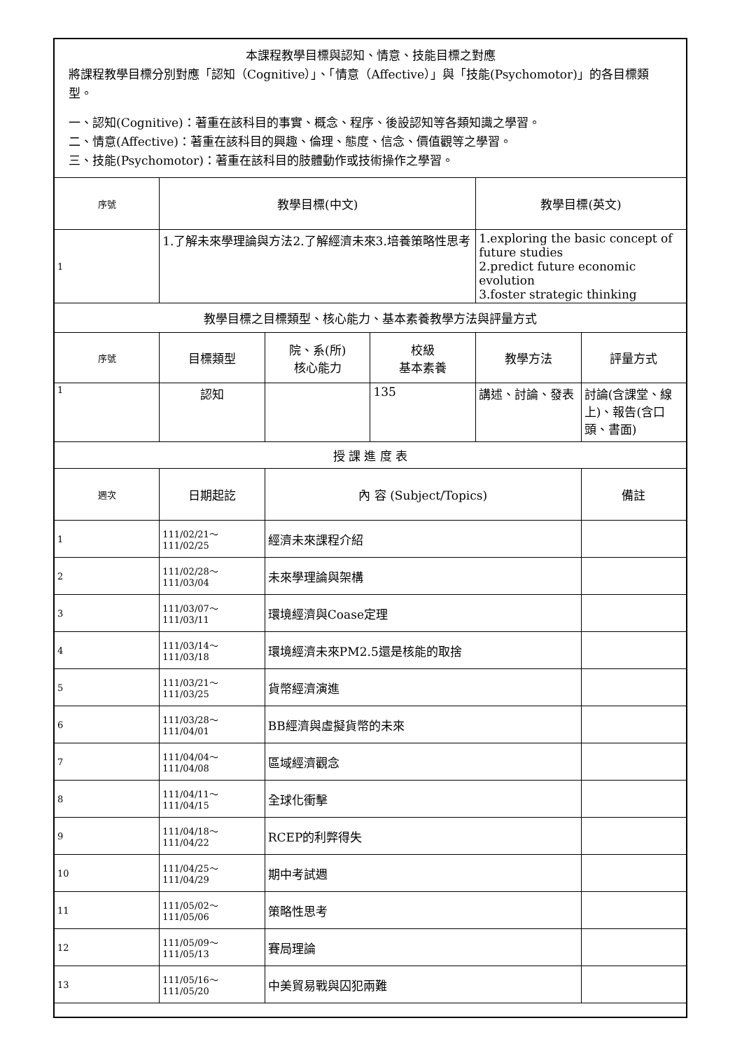| 本課程教學目標與認知、情意、技能目標之對應 將課程教學目標分別對應「認知（Cognitive）」、「情意（Affective）」與「技能(Psychomotor)」的各目標類型。 一、認知(Cognitive)：著重在該科目的事實、概念、程序、後設認知等各類知識之學習。 二、情意(Affective)：著重在該科目的興趣、倫理、態度、信念、價值觀等之學習。 三、技能(Psychomotor)：著重在該科目的肢體動作或技術操作之學習。 | | | | | |
| 序號 | 教學目標(中文) | | | 教學目標(英文) | |
| 1 | 1.了解未來學理論與方法2.了解經濟未來3.培養策略性思考 | | | 1.exploring the basic concept of future studies 2.predict future economic evolution 3.foster strategic thinking | |
| 教學目標之目標類型、核心能力、基本素養教學方法與評量方式 | | | | | |
| 序號 | 目標類型 | 院、系(所) 核心能力 | 校級 基本素養 | 教學方法 | 評量方式 |
| 1 | 認知 | | 135 | 講述、討論、發表 | 討論(含課堂、線上)、報告(含口頭、書面) |
| 授 課 進 度 表 | | | | | |
| 週次 | 日期起訖 | 內 容 (Subject/Topics) | | | 備註 |
| 1 | 111/02/21～ 111/02/25 | 經濟未來課程介紹 | | | |
| 2 | 111/02/28～ 111/03/04 | 未來學理論與架構 | | | |
| 3 | 111/03/07～ 111/03/11 | 環境經濟與Coase定理 | | | |
| 4 | 111/03/14～ 111/03/18 | 環境經濟未來PM2.5還是核能的取捨 | | | |
| 5 | 111/03/21～ 111/03/25 | 貨幣經濟演進 | | | |
| 6 | 111/03/28～ 111/04/01 | BB經濟與虛擬貨幣的未來 | | | |
| 7 | 111/04/04～ 111/04/08 | 區域經濟觀念 | | | |
| 8 | 111/04/11～ 111/04/15 | 全球化衝擊 | | | |
| 9 | 111/04/18～ 111/04/22 | RCEP的利弊得失 | | | |
| 10 | 111/04/25～ 111/04/29 | 期中考試週 | | | |
| 11 | 111/05/02～ 111/05/06 | 策略性思考 | | | |
| 12 | 111/05/09～ 111/05/13 | 賽局理論 | | | |
| 13 | 111/05/16～ 111/05/20 | 中美貿易戰與囚犯兩難 | | | |